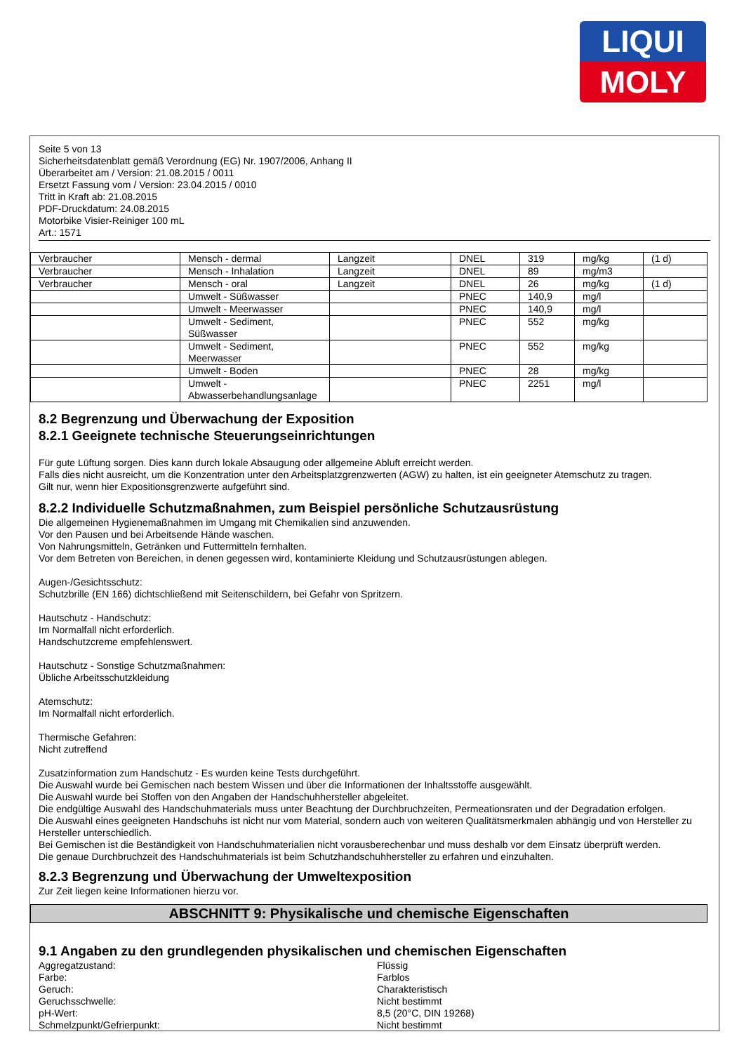LIQUI
MOLY
Seite 5 von 13
Sicherheitsdatenblatt gemäß Verordnung (EG) Nr. 1907/2006, Anhang II
Überarbeitet am / Version: 21.08.2015 / 0011
Ersetzt Fassung vom / Version: 23.04.2015 / 0010
Tritt in Kraft ab: 21.08.2015
PDF-Druckdatum: 24.08.2015
Motorbike Visier-Reiniger 100 mL
Art.: 1571
| Verbraucher | Mensch - dermal | Langzeit | DNEL | 319 | mg/kg | (1 d) |
| Verbraucher | Mensch - Inhalation | Langzeit | DNEL | 89 | mg/m3 | |
| Verbraucher | Mensch - oral | Langzeit | DNEL | 26 | mg/kg | (1 d) |
| | Umwelt - Süßwasser | | PNEC | 140,9 | mg/l | |
| | Umwelt - Meerwasser | | PNEC | 140,9 | mg/l | |
| | Umwelt - Sediment, Süßwasser | | PNEC | 552 | mg/kg | |
| | Umwelt - Sediment, Meerwasser | | PNEC | 552 | mg/kg | |
| | Umwelt - Boden | | PNEC | 28 | mg/kg | |
| | Umwelt - Abwasserbehandlungsanlage | | PNEC | 2251 | mg/l | |
8.2 Begrenzung und Überwachung der Exposition
8.2.1 Geeignete technische Steuerungseinrichtungen
Für gute Lüftung sorgen. Dies kann durch lokale Absaugung oder allgemeine Abluft erreicht werden.
Falls dies nicht ausreicht, um die Konzentration unter den Arbeitsplatzgrenzwerten (AGW) zu halten, ist ein geeigneter Atemschutz zu tragen.
Gilt nur, wenn hier Expositionsgrenzwerte aufgeführt sind.
8.2.2 Individuelle Schutzmaßnahmen, zum Beispiel persönliche Schutzausrüstung
Die allgemeinen Hygienemaßnahmen im Umgang mit Chemikalien sind anzuwenden.
Vor den Pausen und bei Arbeitsende Hände waschen.
Von Nahrungsmitteln, Getränken und Futtermitteln fernhalten.
Vor dem Betreten von Bereichen, in denen gegessen wird, kontaminierte Kleidung und Schutzausrüstungen ablegen.
Augen-/Gesichtsschutz:
Schutzbrille (EN 166) dichtschließend mit Seitenschildern, bei Gefahr von Spritzern.
Hautschutz - Handschutz:
Im Normalfall nicht erforderlich.
Handschutzcreme empfehlenswert.
Hautschutz - Sonstige Schutzmaßnahmen:
Übliche Arbeitsschutzkleidung
Atemschutz:
Im Normalfall nicht erforderlich.
Thermische Gefahren:
Nicht zutreffend
Zusatzinformation zum Handschutz - Es wurden keine Tests durchgeführt.
Die Auswahl wurde bei Gemischen nach bestem Wissen und über die Informationen der Inhaltsstoffe ausgewählt.
Die Auswahl wurde bei Stoffen von den Angaben der Handschuhhersteller abgeleitet.
Die endgültige Auswahl des Handschuhmaterials muss unter Beachtung der Durchbruchzeiten, Permeationsraten und der Degradation erfolgen.
Die Auswahl eines geeigneten Handschuhs ist nicht nur vom Material, sondern auch von weiteren Qualitätsmerkmalen abhängig und von Hersteller zu Hersteller unterschiedlich.
Bei Gemischen ist die Beständigkeit von Handschuhmaterialien nicht vorausberechenbar und muss deshalb vor dem Einsatz überprüft werden.
Die genaue Durchbruchzeit des Handschuhmaterials ist beim Schutzhandschuhhersteller zu erfahren und einzuhalten.
8.2.3 Begrenzung und Überwachung der Umweltexposition
Zur Zeit liegen keine Informationen hierzu vor.
ABSCHNITT 9: Physikalische und chemische Eigenschaften
9.1 Angaben zu den grundlegenden physikalischen und chemischen Eigenschaften
Aggregatzustand: Flüssig
Farbe: Farblos
Geruch: Charakteristisch
Geruchsschwelle: Nicht bestimmt
pH-Wert: 8,5 (20°C, DIN 19268)
Schmelzpunkt/Gefrierpunkt: Nicht bestimmt